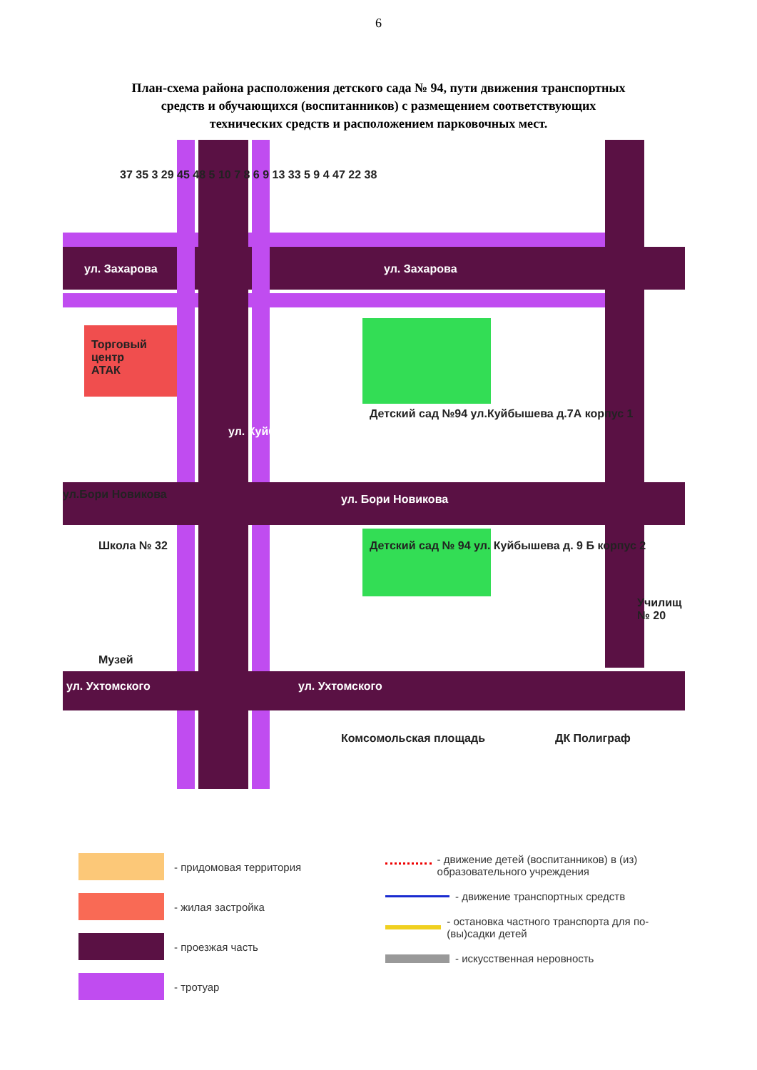6
План-схема района расположения детского сада № 94, пути движения транспортных средств и обучающихся (воспитанников) с размещением соответствующих технических средств и расположением парковочных мест.
ул. Захарова ул. Захарова
Торговый
центр
АТАК
ул. Бори Новикова
ул.Бори Новикова
Детский сад №94 ул.Куйбышева д.7А корпус 1
Детский сад № 94 ул. Куйбышева д. 9 Б корпус 2
Школа № 32
Музей
ул. Ухтомского ул. Ухтомского
Комсомольская площадь ДК Полиграф
Училищ № 20
ул. Куйбышева
37 35 3 29 45 48 5 10 7 8 6 9 13 33 5 9 4 47 22 38
- придомовая территория
- жилая застройка
- проезжая часть
- тротуар
- движение детей (воспитанников) в (из) образовательного учреждения
- движение транспортных средств
- остановка частного транспорта для по-(вы)садки детей
- искусственная неровность